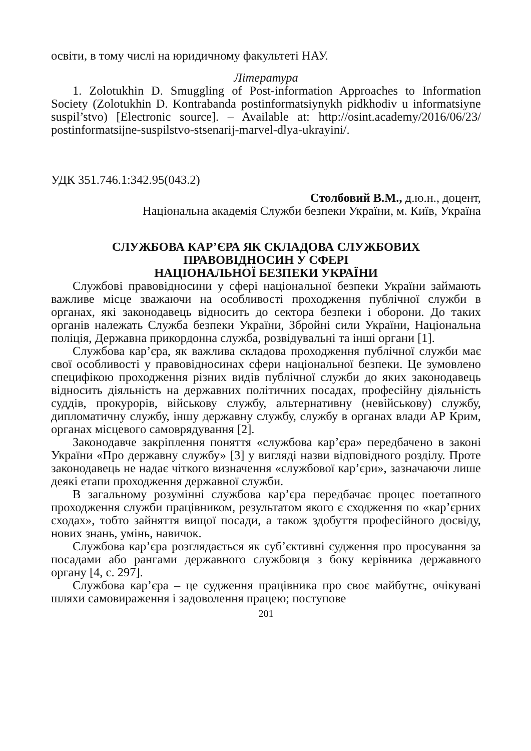освіти, в тому числі на юридичному факультеті НАУ.
Література
1. Zolotukhin D. Smuggling of Post-information Approaches to Information Society (Zolotukhin D. Kontrabanda postinformatsiynykh pidkhodiv u informatsiyne suspil’stvo) [Electronic source]. – Available at: http://osint.academy/2016/06/23/ postinformatsijne-suspilstvo-stsenarij-marvel-dlya-ukrayini/.
УДК 351.746.1:342.95(043.2)
Столбовий В.М., д.ю.н., доцент,
Національна академія Служби безпеки України, м. Київ, Україна
СЛУЖБОВА КАР’ЄРА ЯК СКЛАДОВА СЛУЖБОВИХ
ПРАВОВІДНОСИН У СФЕРІ
НАЦІОНАЛЬНОЇ БЕЗПЕКИ УКРАЇНИ
Службові правовідносини у сфері національної безпеки України займають важливе місце зважаючи на особливості проходження публічної служби в органах, які законодавець відносить до сектора безпеки і оборони. До таких органів належать Служба безпеки України, Збройні сили України, Національна поліція, Державна прикордонна служба, розвідувальні та інші органи [1].
Службова кар’єра, як важлива складова проходження публічної служби має свої особливості у правовідносинах сфери національної безпеки. Це зумовлено специфікою проходження різних видів публічної служби до яких законодавець відносить діяльність на державних політичних посадах, професійну діяльність суддів, прокурорів, військову службу, альтернативну (невійськову) службу, дипломатичну службу, іншу державну службу, службу в органах влади АР Крим, органах місцевого самоврядування [2].
Законодавче закріплення поняття «службова кар’єра» передбачено в законі України «Про державну службу» [3] у вигляді назви відповідного розділу. Проте законодавець не надає чіткого визначення «службової кар’єри», зазначаючи лише деякі етапи проходження державної служби.
В загальному розумінні службова кар’єра передбачає процес поетапного проходження служби працівником, результатом якого є сходження по «кар’єрних сходах», тобто зайняття вищої посади, а також здобуття професійного досвіду, нових знань, умінь, навичок.
Службова кар’єра розглядається як суб’єктивні судження про просування за посадами або рангами державного службовця з боку керівника державного органу [4, с. 297].
Службова кар’єра – це судження працівника про своє майбутнє, очікувані шляхи самовираження і задоволення працею; поступове
201